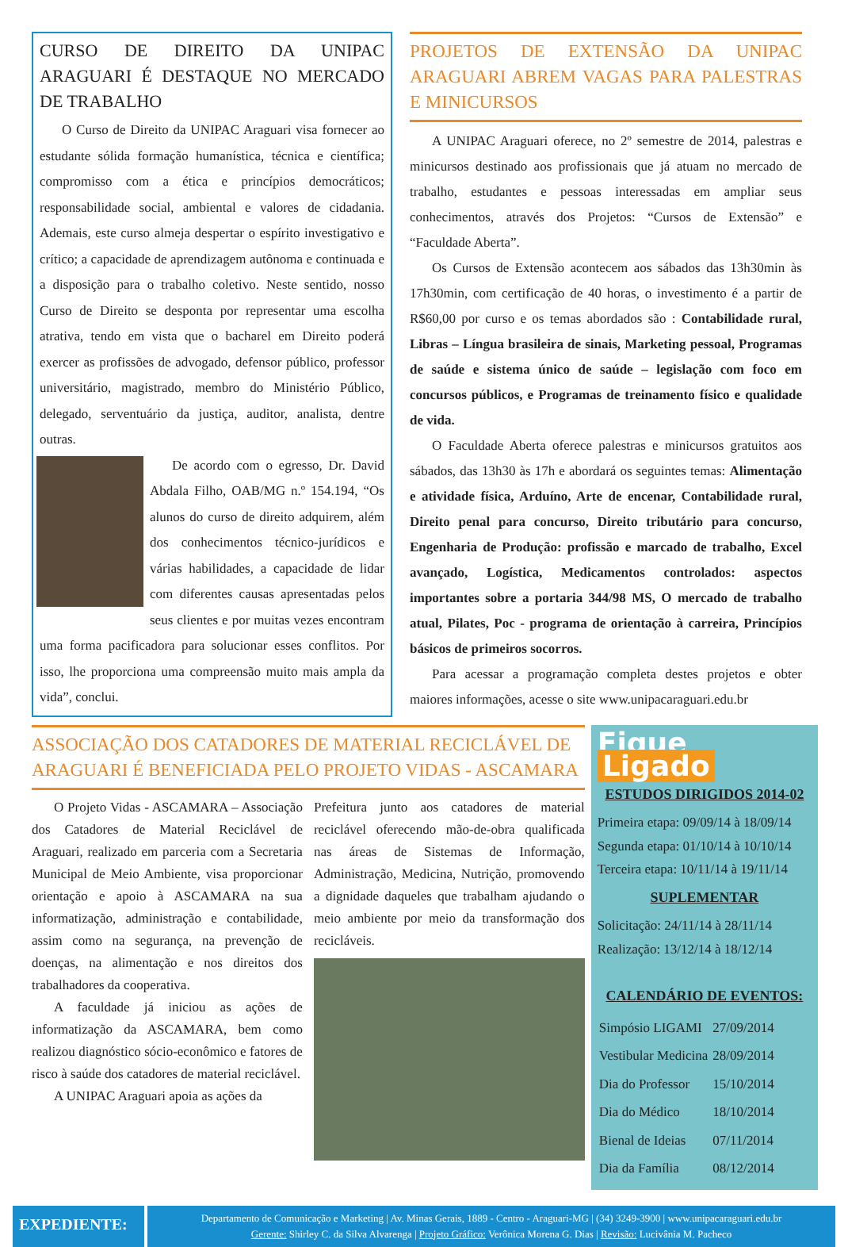CURSO DE DIREITO DA UNIPAC ARAGUARI É DESTAQUE NO MERCADO DE TRABALHO
O Curso de Direito da UNIPAC Araguari visa fornecer ao estudante sólida formação humanística, técnica e científica; compromisso com a ética e princípios democráticos; responsabilidade social, ambiental e valores de cidadania. Ademais, este curso almeja despertar o espírito investigativo e crítico; a capacidade de aprendizagem autônoma e continuada e a disposição para o trabalho coletivo. Neste sentido, nosso Curso de Direito se desponta por representar uma escolha atrativa, tendo em vista que o bacharel em Direito poderá exercer as profissões de advogado, defensor público, professor universitário, magistrado, membro do Ministério Público, delegado, serventuário da justiça, auditor, analista, dentre outras.
De acordo com o egresso, Dr. David Abdala Filho, OAB/MG n.º 154.194, “Os alunos do curso de direito adquirem, além dos conhecimentos técnico-jurídicos e várias habilidades, a capacidade de lidar com diferentes causas apresentadas pelos seus clientes e por muitas vezes encontram uma forma pacificadora para solucionar esses conflitos. Por isso, lhe proporciona uma compreensão muito mais ampla da vida”, conclui.
PROJETOS DE EXTENSÃO DA UNIPAC ARAGUARI ABREM VAGAS PARA PALESTRAS E MINICURSOS
A UNIPAC Araguari oferece, no 2º semestre de 2014, palestras e minicursos destinado aos profissionais que já atuam no mercado de trabalho, estudantes e pessoas interessadas em ampliar seus conhecimentos, através dos Projetos: “Cursos de Extensão” e “Faculdade Aberta”.
Os Cursos de Extensão acontecem aos sábados das 13h30min às 17h30min, com certificação de 40 horas, o investimento é a partir de R$60,00 por curso e os temas abordados são : Contabilidade rural, Libras – Língua brasileira de sinais, Marketing pessoal, Programas de saúde e sistema único de saúde – legislação com foco em concursos públicos, e Programas de treinamento físico e qualidade de vida.
O Faculdade Aberta oferece palestras e minicursos gratuitos aos sábados, das 13h30 às 17h e abordará os seguintes temas: Alimentação e atividade física, Arduíno, Arte de encenar, Contabilidade rural, Direito penal para concurso, Direito tributário para concurso, Engenharia de Produção: profissão e marcado de trabalho, Excel avançado, Logística, Medicamentos controlados: aspectos importantes sobre a portaria 344/98 MS, O mercado de trabalho atual, Pilates, Poc - programa de orientação à carreira, Princípios básicos de primeiros socorros.
Para acessar a programação completa destes projetos e obter maiores informações, acesse o site www.unipacaraguari.edu.br
ASSOCIAÇÃO DOS CATADORES DE MATERIAL RECICLÁVEL DE ARAGUARI É BENEFICIADA PELO PROJETO VIDAS - ASCAMARA
O Projeto Vidas - ASCAMARA – Associação dos Catadores de Material Reciclável de Araguari, realizado em parceria com a Secretaria Municipal de Meio Ambiente, visa proporcionar orientação e apoio à ASCAMARA na sua informatização, administração e contabilidade, assim como na segurança, na prevenção de doenças, na alimentação e nos direitos dos trabalhadores da cooperativa.
A faculdade já iniciou as ações de informatização da ASCAMARA, bem como realizou diagnóstico sócio-econômico e fatores de risco à saúde dos catadores de material reciclável.
A UNIPAC Araguari apoia as ações da
Prefeitura junto aos catadores de material reciclável oferecendo mão-de-obra qualificada nas áreas de Sistemas de Informação, Administração, Medicina, Nutrição, promovendo a dignidade daqueles que trabalham ajudando o meio ambiente por meio da transformação dos recicláveis.
Fique Ligado
ESTUDOS DIRIGIDOS 2014-02
Primeira etapa: 09/09/14 à 18/09/14
Segunda etapa: 01/10/14 à 10/10/14
Terceira etapa: 10/11/14 à 19/11/14
SUPLEMENTAR
Solicitação: 24/11/14 à 28/11/14
Realização: 13/12/14 à 18/12/14
CALENDÁRIO DE EVENTOS:
| Simpósio LIGAMI | 27/09/2014 |
| Vestibular Medicina | 28/09/2014 |
| Dia do Professor | 15/10/2014 |
| Dia do Médico | 18/10/2014 |
| Bienal de Ideias | 07/11/2014 |
| Dia da Família | 08/12/2014 |
EXPEDIENTE:
Departamento de Comunicação e Marketing | Av. Minas Gerais, 1889 - Centro - Araguari-MG | (34) 3249-3900 | www.unipacaraguari.edu.br
Gerente: Shirley C. da Silva Alvarenga | Projeto Gráfico: Verônica Morena G. Dias | Revisão: Lucivânia M. Pacheco